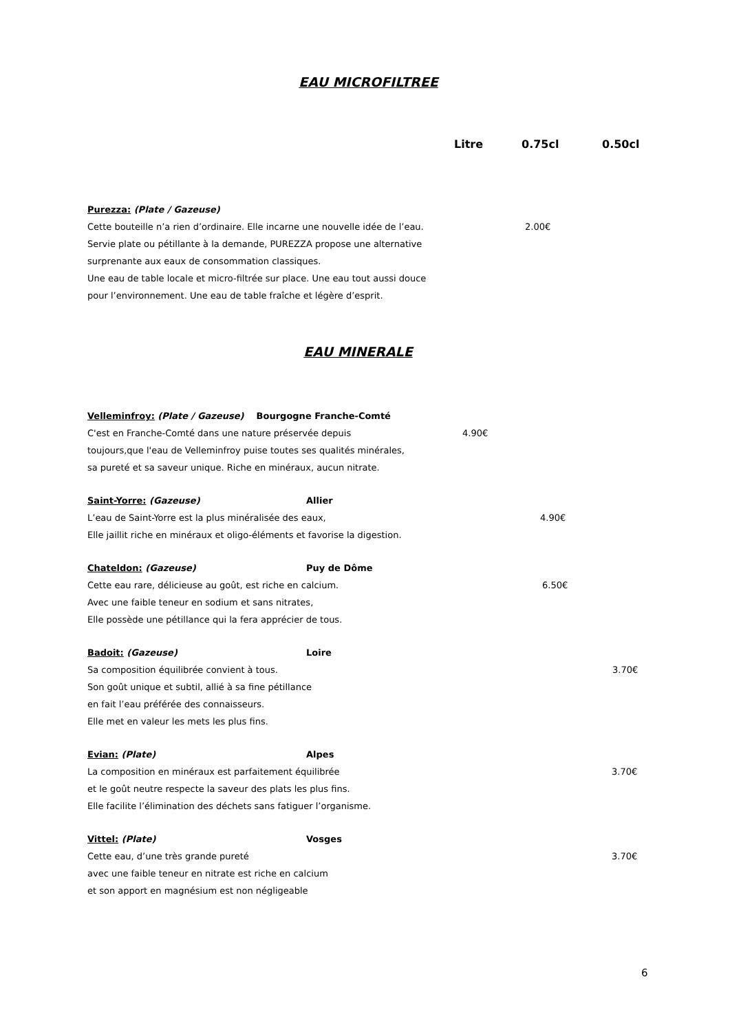EAU MICROFILTREE
Litre 0.75cl 0.50cl
Purezza: (Plate / Gazeuse)
2.00€
Cette bouteille n’a rien d’ordinaire. Elle incarne une nouvelle idée de l’eau.
Servie plate ou pétillante à la demande, PUREZZA propose une alternative
surprenante aux eaux de consommation classiques.
Une eau de table locale et micro-filtrée sur place. Une eau tout aussi douce
pour l’environnement. Une eau de table fraîche et légère d’esprit.
EAU MINERALE
Velleminfroy: (Plate / Gazeuse) Bourgogne Franche-Comté
4.90€
C'est en Franche-Comté dans une nature préservée depuis
toujours,que l'eau de Velleminfroy puise toutes ses qualités minérales,
sa pureté et sa saveur unique. Riche en minéraux, aucun nitrate.
Saint-Yorre: (Gazeuse)
Allier
4.90€
L’eau de Saint-Yorre est la plus minéralisée des eaux,
Elle jaillit riche en minéraux et oligo-éléments et favorise la digestion.
Chateldon: (Gazeuse)
Puy de Dôme
6.50€
Cette eau rare, délicieuse au goût, est riche en calcium.
Avec une faible teneur en sodium et sans nitrates,
Elle possède une pétillance qui la fera apprécier de tous.
Badoit: (Gazeuse)
Loire
3.70€
Sa composition équilibrée convient à tous.
Son goût unique et subtil, allié à sa fine pétillance
en fait l’eau préférée des connaisseurs.
Elle met en valeur les mets les plus fins.
Evian: (Plate)
Alpes
3.70€
La composition en minéraux est parfaitement équilibrée
et le goût neutre respecte la saveur des plats les plus fins.
Elle facilite l’élimination des déchets sans fatiguer l’organisme.
Vittel: (Plate)
Vosges
3.70€
Cette eau, d’une très grande pureté
avec une faible teneur en nitrate est riche en calcium
et son apport en magnésium est non négligeable
6